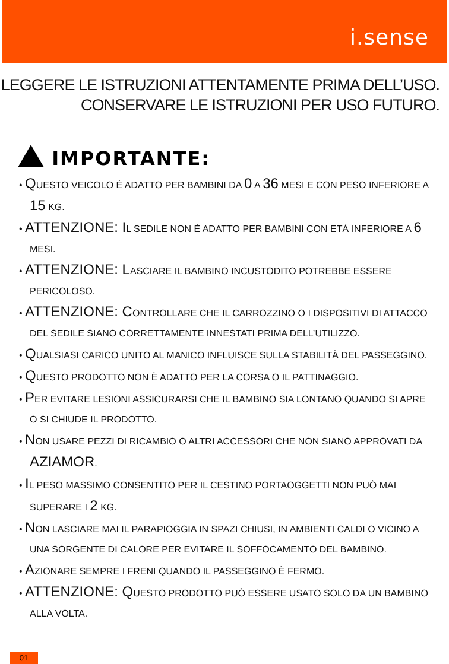i.sense
LEGGERE LE ISTRUZIONI ATTENTAMENTE PRIMA DELL’USO.
CONSERVARE LE ISTRUZIONI PER USO FUTURO.
IMPORTANTE:
• QUESTO VEICOLO È ADATTO PER BAMBINI DA 0 A 36 MESI E CON PESO INFERIORE A 15 KG.
• ATTENZIONE: IL SEDILE NON È ADATTO PER BAMBINI CON ETÀ INFERIORE A 6 MESI.
• ATTENZIONE: LASCIARE IL BAMBINO INCUSTODITO POTREBBE ESSERE PERICOLOSO.
• ATTENZIONE: CONTROLLARE CHE IL CARROZZINO O I DISPOSITIVI DI ATTACCO DEL SEDILE SIANO CORRETTAMENTE INNESTATI PRIMA DELL’UTILIZZO.
• QUALSIASI CARICO UNITO AL MANICO INFLUISCE SULLA STABILITÀ DEL PASSEGGINO.
• QUESTO PRODOTTO NON È ADATTO PER LA CORSA O IL PATTINAGGIO.
• PER EVITARE LESIONI ASSICURARSI CHE IL BAMBINO SIA LONTANO QUANDO SI APRE O SI CHIUDE IL PRODOTTO.
• NON USARE PEZZI DI RICAMBIO O ALTRI ACCESSORI CHE NON SIANO APPROVATI DA AZIAMOR.
• IL PESO MASSIMO CONSENTITO PER IL CESTINO PORTAOGGETTI NON PUÒ MAI SUPERARE I 2 KG.
• NON LASCIARE MAI IL PARAPIOGGIA IN SPAZI CHIUSI, IN AMBIENTI CALDI O VICINO A UNA SORGENTE DI CALORE PER EVITARE IL SOFFOCAMENTO DEL BAMBINO.
• AZIONARE SEMPRE I FRENI QUANDO IL PASSEGGINO È FERMO.
• ATTENZIONE: QUESTO PRODOTTO PUÒ ESSERE USATO SOLO DA UN BAMBINO ALLA VOLTA.
01